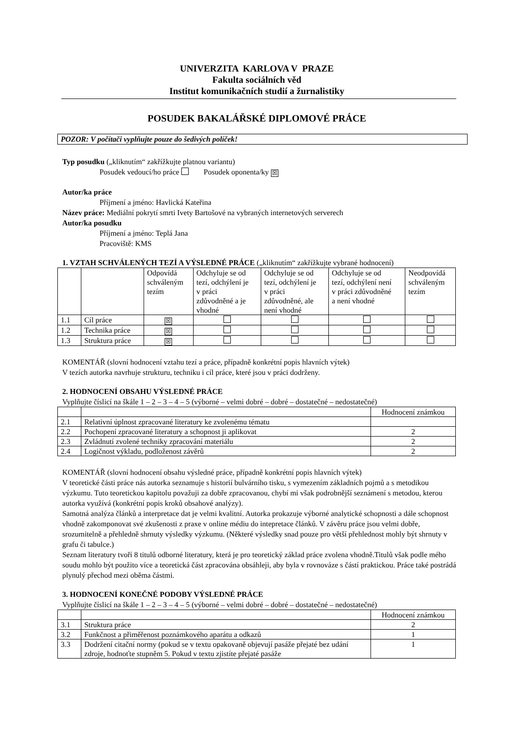UNIVERZITA KARLOVA V PRAZE
Fakulta sociálních věd
Institut komunikačních studií a žurnalistiky
POSUDEK BAKALÁŘSKÉ DIPLOMOVÉ PRÁCE
POZOR: V počítači vyplňujte pouze do šedivých políček!
Typ posudku („kliknutím“ zakřížkujte platnou variantu)
Posudek vedoucí/ho práce Posudek oponenta/ky ☒
Autor/ka práce
Příjmení a jméno: Havlická Kateřina
Název práce: Mediální pokrytí smrti Ivety Bartošové na vybraných internetových serverech
Autor/ka posudku
Příjmení a jméno: Teplá Jana
Pracoviště: KMS
1. VZTAH SCHVÁLENÝCH TEZÍ A VÝSLEDNÉ PRÁCE („kliknutím“ zakřížkujte vybrané hodnocení)
| | | Odpovídá schváleným tezím | Odchyluje se od tezí, odchýlení je v práci zdůvodněné a je vhodné | Odchyluje se od tezí, odchýlení je v práci zdůvodněné, ale není vhodné | Odchyluje se od tezí, odchýlení není v práci zdůvodněné a není vhodné | Neodpovídá schváleným tezím |
| 1.1 | Cíl práce | ☒ | | | | |
| 1.2 | Technika práce | ☒ | | | | |
| 1.3 | Struktura práce | ☒ | | | | |
KOMENTÁŘ (slovní hodnocení vztahu tezí a práce, případně konkrétní popis hlavních výtek)
V tezích autorka navrhuje strukturu, techniku i cíl práce, které jsou v práci dodrženy.
2. HODNOCENÍ OBSAHU VÝSLEDNÉ PRÁCE
Vyplňujte číslicí na škále 1 – 2 – 3 – 4 – 5 (výborné – velmi dobré – dobré – dostatečné – nedostatečné)
| | | Hodnocení známkou |
| 2.1 | Relativní úplnost zpracované literatury ke zvolenému tématu | |
| 2.2 | Pochopení zpracované literatury a schopnost ji aplikovat | 2 |
| 2.3 | Zvládnutí zvolené techniky zpracování materiálu | 2 |
| 2.4 | Logičnost výkladu, podloženost závěrů | 2 |
KOMENTÁŘ (slovní hodnocení obsahu výsledné práce, případně konkrétní popis hlavních výtek)
V teoretické části práce nás autorka seznamuje s historií bulvárního tisku, s vymezením základních pojmů a s metodikou výzkumu. Tuto teoretickou kapitolu považuji za dobře zpracovanou, chybí mi však podrobnější seznámení s metodou, kterou autorka využívá (konkrétní popis kroků obsahové analýzy).
Samotná analýza článků a interpretace dat je velmi kvalitní. Autorka prokazuje výborné analytické schopnosti a dále schopnost vhodně zakomponovat své zkušenosti z praxe v online médiu do intepretace článků. V závěru práce jsou velmi dobře, srozumitelně a přehledně shrnuty výsledky výzkumu. (Některé výsledky snad pouze pro větší přehlednost mohly být shrnuty v grafu či tabulce.)
Seznam literatury tvoří 8 titulů odborné literatury, která je pro teoretický základ práce zvolena vhodně.Titulů však podle mého soudu mohlo být použito více a teoretická část zpracována obsáhleji, aby byla v rovnováze s částí praktickou. Práce také postrádá plynulý přechod mezi oběma částmi.
3. HODNOCENÍ KONEČNÉ PODOBY VÝSLEDNÉ PRÁCE
Vyplňujte číslicí na škále 1 – 2 – 3 – 4 – 5 (výborné – velmi dobré – dobré – dostatečné – nedostatečné)
| | | Hodnocení známkou |
| 3.1 | Struktura práce | 2 |
| 3.2 | Funkčnost a přiměřenost poznámkového aparátu a odkazů | 1 |
| 3.3 | Dodržení citační normy (pokud se v textu opakovaně objevují pasáže přejaté bez udání zdroje, hodnoťte stupněm 5. Pokud v textu zjistíte přejaté pasáže | 1 |